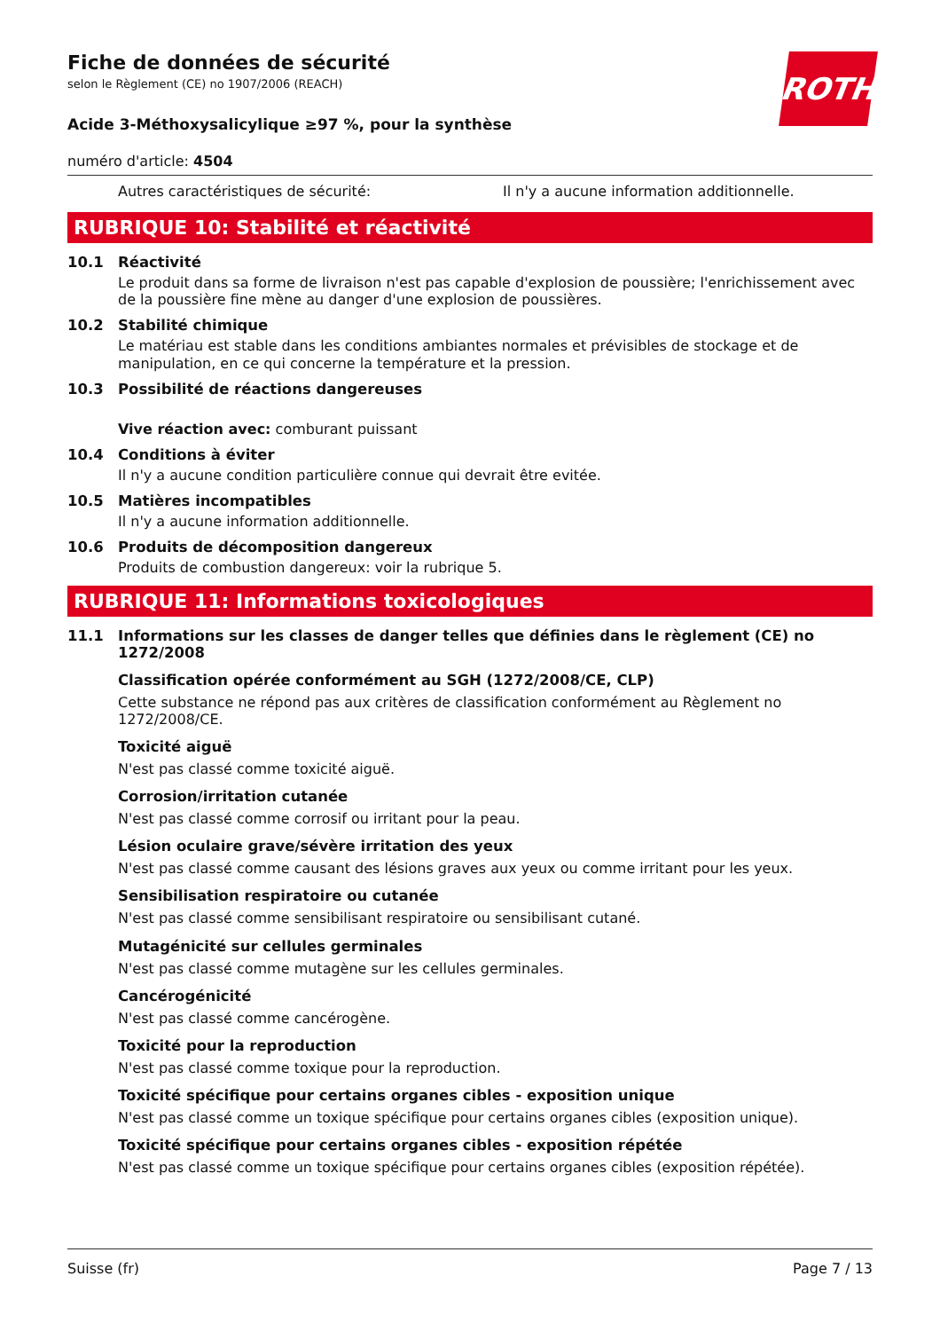ROTH
Fiche de données de sécurité
selon le Règlement (CE) no 1907/2006 (REACH)
Acide 3-Méthoxysalicylique ≥97 %, pour la synthèse
numéro d'article: 4504
Autres caractéristiques de sécurité: Il n'y a aucune information additionnelle.
RUBRIQUE 10: Stabilité et réactivité
10.1 Réactivité
Le produit dans sa forme de livraison n'est pas capable d'explosion de poussière; l'enrichissement avec de la poussière fine mène au danger d'une explosion de poussières.
10.2 Stabilité chimique
Le matériau est stable dans les conditions ambiantes normales et prévisibles de stockage et de manipulation, en ce qui concerne la température et la pression.
10.3 Possibilité de réactions dangereuses
Vive réaction avec: comburant puissant
10.4 Conditions à éviter
Il n'y a aucune condition particulière connue qui devrait être evitée.
10.5 Matières incompatibles
Il n'y a aucune information additionnelle.
10.6 Produits de décomposition dangereux
Produits de combustion dangereux: voir la rubrique 5.
RUBRIQUE 11: Informations toxicologiques
11.1 Informations sur les classes de danger telles que définies dans le règlement (CE) no 1272/2008
Classification opérée conformément au SGH (1272/2008/CE, CLP)
Cette substance ne répond pas aux critères de classification conformément au Règlement no 1272/2008/CE.
Toxicité aiguë
N'est pas classé comme toxicité aiguë.
Corrosion/irritation cutanée
N'est pas classé comme corrosif ou irritant pour la peau.
Lésion oculaire grave/sévère irritation des yeux
N'est pas classé comme causant des lésions graves aux yeux ou comme irritant pour les yeux.
Sensibilisation respiratoire ou cutanée
N'est pas classé comme sensibilisant respiratoire ou sensibilisant cutané.
Mutagénicité sur cellules germinales
N'est pas classé comme mutagène sur les cellules germinales.
Cancérogénicité
N'est pas classé comme cancérogène.
Toxicité pour la reproduction
N'est pas classé comme toxique pour la reproduction.
Toxicité spécifique pour certains organes cibles - exposition unique
N'est pas classé comme un toxique spécifique pour certains organes cibles (exposition unique).
Toxicité spécifique pour certains organes cibles - exposition répétée
N'est pas classé comme un toxique spécifique pour certains organes cibles (exposition répétée).
Suisse (fr) Page 7 / 13